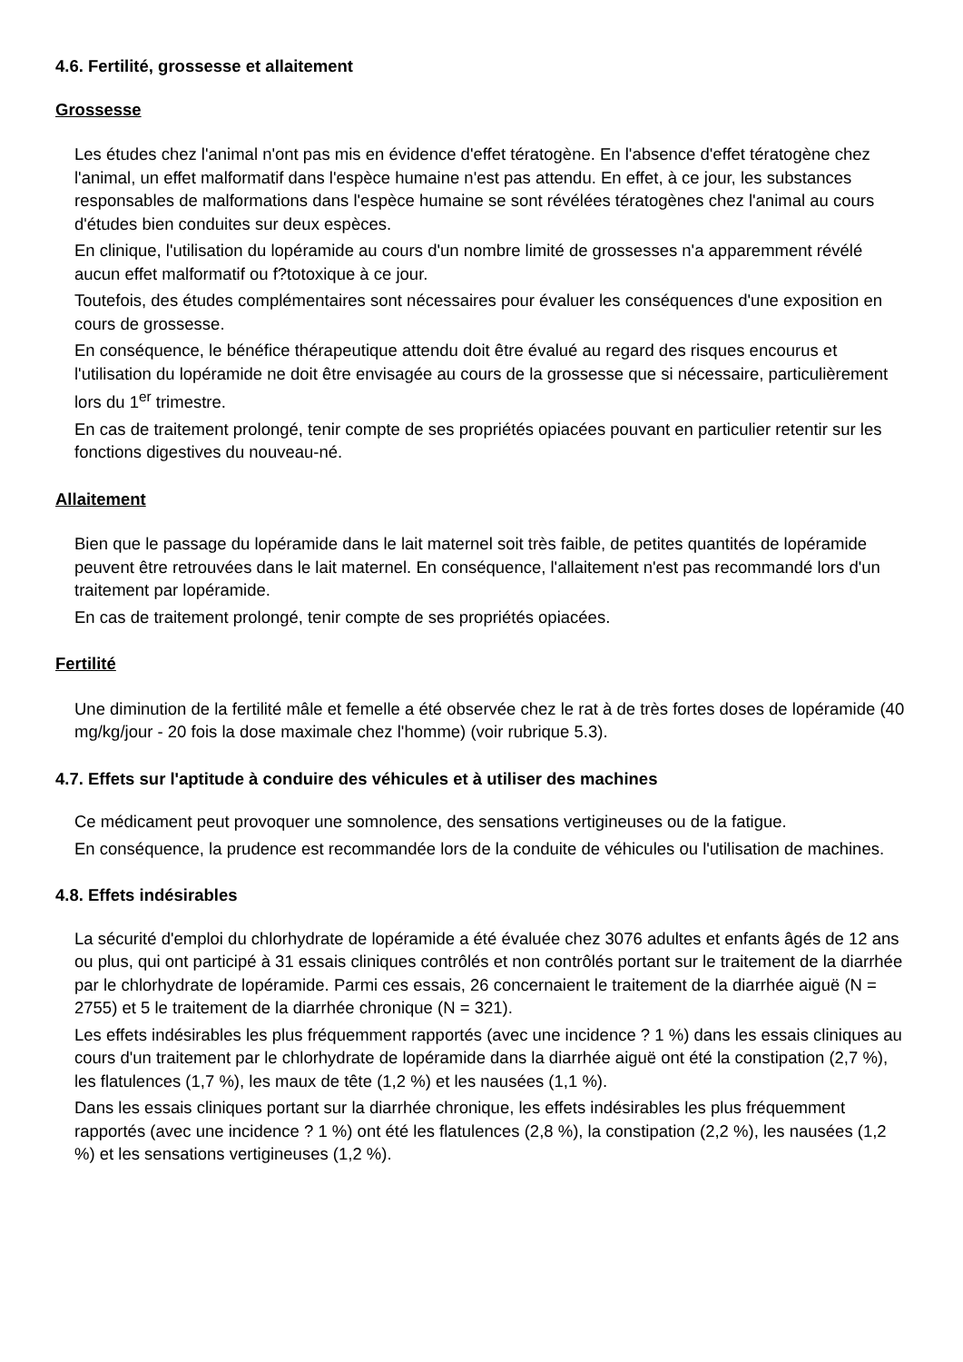4.6. Fertilité, grossesse et allaitement
Grossesse
Les études chez l'animal n'ont pas mis en évidence d'effet tératogène. En l'absence d'effet tératogène chez l'animal, un effet malformatif dans l'espèce humaine n'est pas attendu. En effet, à ce jour, les substances responsables de malformations dans l'espèce humaine se sont révélées tératogènes chez l'animal au cours d'études bien conduites sur deux espèces.
En clinique, l'utilisation du lopéramide au cours d'un nombre limité de grossesses n'a apparemment révélé aucun effet malformatif ou f?totoxique à ce jour.
Toutefois, des études complémentaires sont nécessaires pour évaluer les conséquences d'une exposition en cours de grossesse.
En conséquence, le bénéfice thérapeutique attendu doit être évalué au regard des risques encourus et l'utilisation du lopéramide ne doit être envisagée au cours de la grossesse que si nécessaire, particulièrement lors du 1<sup>er</sup> trimestre.
En cas de traitement prolongé, tenir compte de ses propriétés opiacées pouvant en particulier retentir sur les fonctions digestives du nouveau-né.
Allaitement
Bien que le passage du lopéramide dans le lait maternel soit très faible, de petites quantités de lopéramide peuvent être retrouvées dans le lait maternel. En conséquence, l'allaitement n'est pas recommandé lors d'un traitement par lopéramide.
En cas de traitement prolongé, tenir compte de ses propriétés opiacées.
Fertilité
Une diminution de la fertilité mâle et femelle a été observée chez le rat à de très fortes doses de lopéramide (40 mg/kg/jour - 20 fois la dose maximale chez l'homme) (voir rubrique 5.3).
4.7. Effets sur l'aptitude à conduire des véhicules et à utiliser des machines
Ce médicament peut provoquer une somnolence, des sensations vertigineuses ou de la fatigue.
En conséquence, la prudence est recommandée lors de la conduite de véhicules ou l'utilisation de machines.
4.8. Effets indésirables
La sécurité d'emploi du chlorhydrate de lopéramide a été évaluée chez 3076 adultes et enfants âgés de 12 ans ou plus, qui ont participé à 31 essais cliniques contrôlés et non contrôlés portant sur le traitement de la diarrhée par le chlorhydrate de lopéramide. Parmi ces essais, 26 concernaient le traitement de la diarrhée aiguë (N = 2755) et 5 le traitement de la diarrhée chronique (N = 321).
Les effets indésirables les plus fréquemment rapportés (avec une incidence ? 1 %) dans les essais cliniques au cours d'un traitement par le chlorhydrate de lopéramide dans la diarrhée aiguë ont été la constipation (2,7 %), les flatulences (1,7 %), les maux de tête (1,2 %) et les nausées (1,1 %).
Dans les essais cliniques portant sur la diarrhée chronique, les effets indésirables les plus fréquemment rapportés (avec une incidence ? 1 %) ont été les flatulences (2,8 %), la constipation (2,2 %), les nausées (1,2 %) et les sensations vertigineuses (1,2 %).